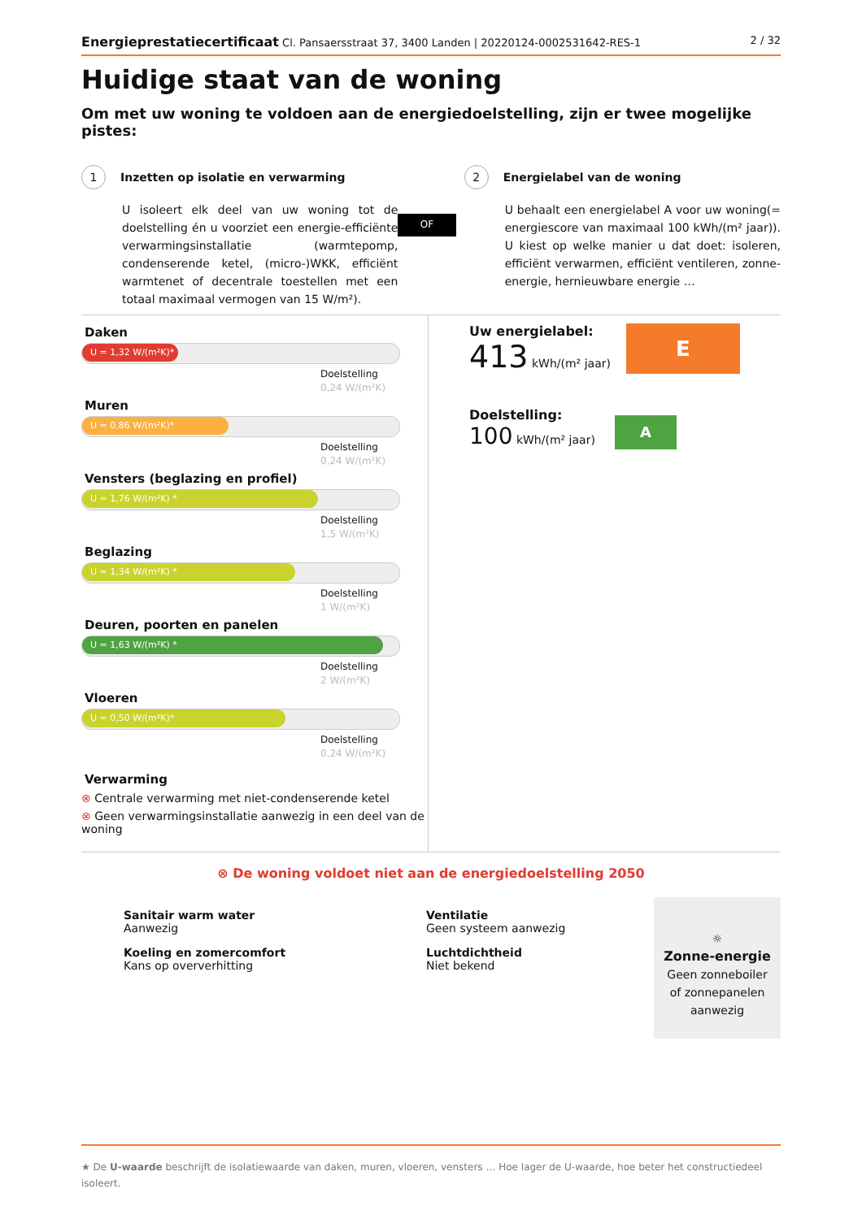Energieprestatiecertificaat Cl. Pansaersstraat 37, 3400 Landen | 20220124-0002531642-RES-1
2 / 32
Huidige staat van de woning
Om met uw woning te voldoen aan de energiedoelstelling, zijn er twee mogelijke pistes:
1 Inzetten op isolatie en verwarming
U isoleert elk deel van uw woning tot de doelstelling én u voorziet een energie-efficiënte verwarmingsinstallatie (warmtepomp, condenserende ketel, (micro-)WKK, efficiënt warmtenet of decentrale toestellen met een totaal maximaal vermogen van 15 W/m²).
OF
2 Energielabel van de woning
U behaalt een energielabel A voor uw woning(= energiescore van maximaal 100 kWh/(m² jaar)). U kiest op welke manier u dat doet: isoleren, efficiënt verwarmen, efficiënt ventileren, zonne-energie, hernieuwbare energie …
Daken
U = 1,32 W/(m²K)*
Doelstelling
0,24 W/(m²K)
Muren
U = 0,86 W/(m²K)*
Doelstelling
0,24 W/(m²K)
Vensters (beglazing en profiel)
U = 1,76 W/(m²K) *
Doelstelling
1,5 W/(m²K)
Beglazing
U = 1,34 W/(m²K) *
Doelstelling
1 W/(m²K)
Deuren, poorten en panelen
U = 1,63 W/(m²K) *
Doelstelling
2 W/(m²K)
Vloeren
U = 0,50 W/(m²K)*
Doelstelling
0,24 W/(m²K)
Verwarming
⊗ Centrale verwarming met niet-condenserende ketel
⊗ Geen verwarmingsinstallatie aanwezig in een deel van de woning
Uw energielabel:
413 kWh/(m² jaar)
E
Doelstelling:
100 kWh/(m² jaar)
A
⊗ De woning voldoet niet aan de energiedoelstelling 2050
Sanitair warm water
Aanwezig
Koeling en zomercomfort
Kans op oververhitting
Ventilatie
Geen systeem aanwezig
Luchtdichtheid
Niet bekend
☼
Zonne-energie
Geen zonneboiler of zonnepanelen aanwezig
★ De U-waarde beschrijft de isolatiewaarde van daken, muren, vloeren, vensters … Hoe lager de U-waarde, hoe beter het constructiedeel isoleert.